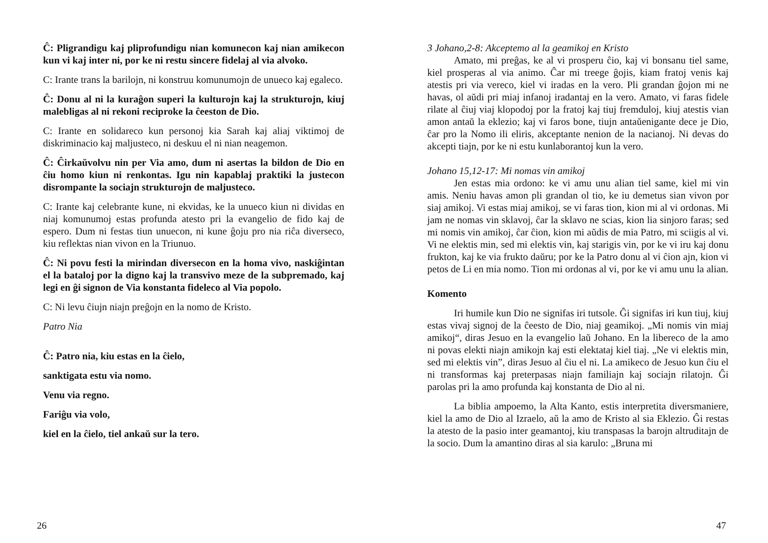Ĉ: Pligrandigu kaj pliprofundigu nian komunecon kaj nian amikecon kun vi kaj inter ni, por ke ni restu sincere fidelaj al via alvoko.
C: Irante trans la barilojn, ni konstruu komunumojn de unueco kaj egaleco.
Ĉ: Donu al ni la kuraĝon superi la kulturojn kaj la strukturojn, kiuj malebligas al ni rekoni reciproke la ĉeeston de Dio.
C: Irante en solidareco kun personoj kia Sarah kaj aliaj viktimoj de diskriminacio kaj maljusteco, ni deskuu el ni nian neagemon.
Ĉ: Ĉirkaŭvolvu nin per Via amo, dum ni asertas la bildon de Dio en ĉiu homo kiun ni renkontas. Igu nin kapablaj praktiki la justecon disrompante la sociajn strukturojn de maljusteco.
C: Irante kaj celebrante kune, ni ekvidas, ke la unueco kiun ni dividas en niaj komunumoj estas profunda atesto pri la evangelio de fido kaj de espero. Dum ni festas tiun unuecon, ni kune ĝoju pro nia riĉa diverseco, kiu reflektas nian vivon en la Triunuo.
Ĉ: Ni povu festi la mirindan diversecon en la homa vivo, naskiĝintan el la bataloj por la digno kaj la transvivo meze de la subpremado, kaj legi en ĝi signon de Via konstanta fideleco al Via popolo.
C: Ni levu ĉiujn niajn preĝojn en la nomo de Kristo.
Patro Nia
Ĉ: Patro nia, kiu estas en la ĉielo,
sanktigata estu via nomo.
Venu via regno.
Fariĝu via volo,
kiel en la ĉielo, tiel ankaŭ sur la tero.
26
3 Johano,2-8: Akceptemo al la geamikoj en Kristo
Amato, mi preĝas, ke al vi prosperu ĉio, kaj vi bonsanu tiel same, kiel prosperas al via animo. Ĉar mi treege ĝojis, kiam fratoj venis kaj atestis pri via vereco, kiel vi iradas en la vero. Pli grandan ĝojon mi ne havas, ol aŭdi pri miaj infanoj iradantaj en la vero. Amato, vi faras fidele rilate al ĉiuj viaj klopodoj por la fratoj kaj tiuj fremduloj, kiuj atestis vian amon antaŭ la eklezio; kaj vi faros bone, tiujn antaŭenigante dece je Dio, ĉar pro la Nomo ili eliris, akceptante nenion de la nacianoj. Ni devas do akcepti tiajn, por ke ni estu kunlaborantoj kun la vero.
Johano 15,12-17: Mi nomas vin amikoj
Jen estas mia ordono: ke vi amu unu alian tiel same, kiel mi vin amis. Neniu havas amon pli grandan ol tio, ke iu demetus sian vivon por siaj amikoj. Vi estas miaj amikoj, se vi faras tion, kion mi al vi ordonas. Mi jam ne nomas vin sklavoj, ĉar la sklavo ne scias, kion lia sinjoro faras; sed mi nomis vin amikoj, ĉar ĉion, kion mi aŭdis de mia Patro, mi sciigis al vi. Vi ne elektis min, sed mi elektis vin, kaj starigis vin, por ke vi iru kaj donu frukton, kaj ke via frukto daŭru; por ke la Patro donu al vi ĉion ajn, kion vi petos de Li en mia nomo. Tion mi ordonas al vi, por ke vi amu unu la alian.
Komento
Iri humile kun Dio ne signifas iri tutsole. Ĝi signifas iri kun tiuj, kiuj estas vivaj signoj de la ĉeesto de Dio, niaj geamikoj. „Mi nomis vin miaj amikoj“, diras Jesuo en la evangelio laŭ Johano. En la libereco de la amo ni povas elekti niajn amikojn kaj esti elektataj kiel tiaj. „Ne vi elektis min, sed mi elektis vin”, diras Jesuo al ĉiu el ni. La amikeco de Jesuo kun ĉiu el ni transformas kaj preterpasas niajn familiajn kaj sociajn rilatojn. Ĝi parolas pri la amo profunda kaj konstanta de Dio al ni.
La biblia ampoemo, la Alta Kanto, estis interpretita diversmaniere, kiel la amo de Dio al Izraelo, aŭ la amo de Kristo al sia Eklezio. Ĝi restas la atesto de la pasio inter geamantoj, kiu transpasas la barojn altruditajn de la socio. Dum la amantino diras al sia karulo: „Bruna mi
47